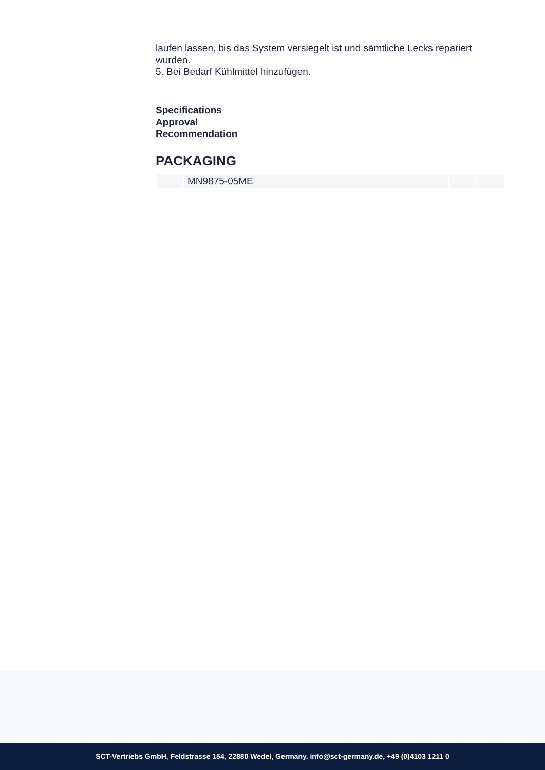laufen lassen, bis das System versiegelt ist und sämtliche Lecks repariert wurden.
5. Bei Bedarf Kühlmittel hinzufügen.
Specifications
Approval
Recommendation
PACKAGING
| | MN9875-05ME | | |
SCT-Vertriebs GmbH, Feldstrasse 154, 22880 Wedel, Germany. info@sct-germany.de, +49 (0)4103 1211 0